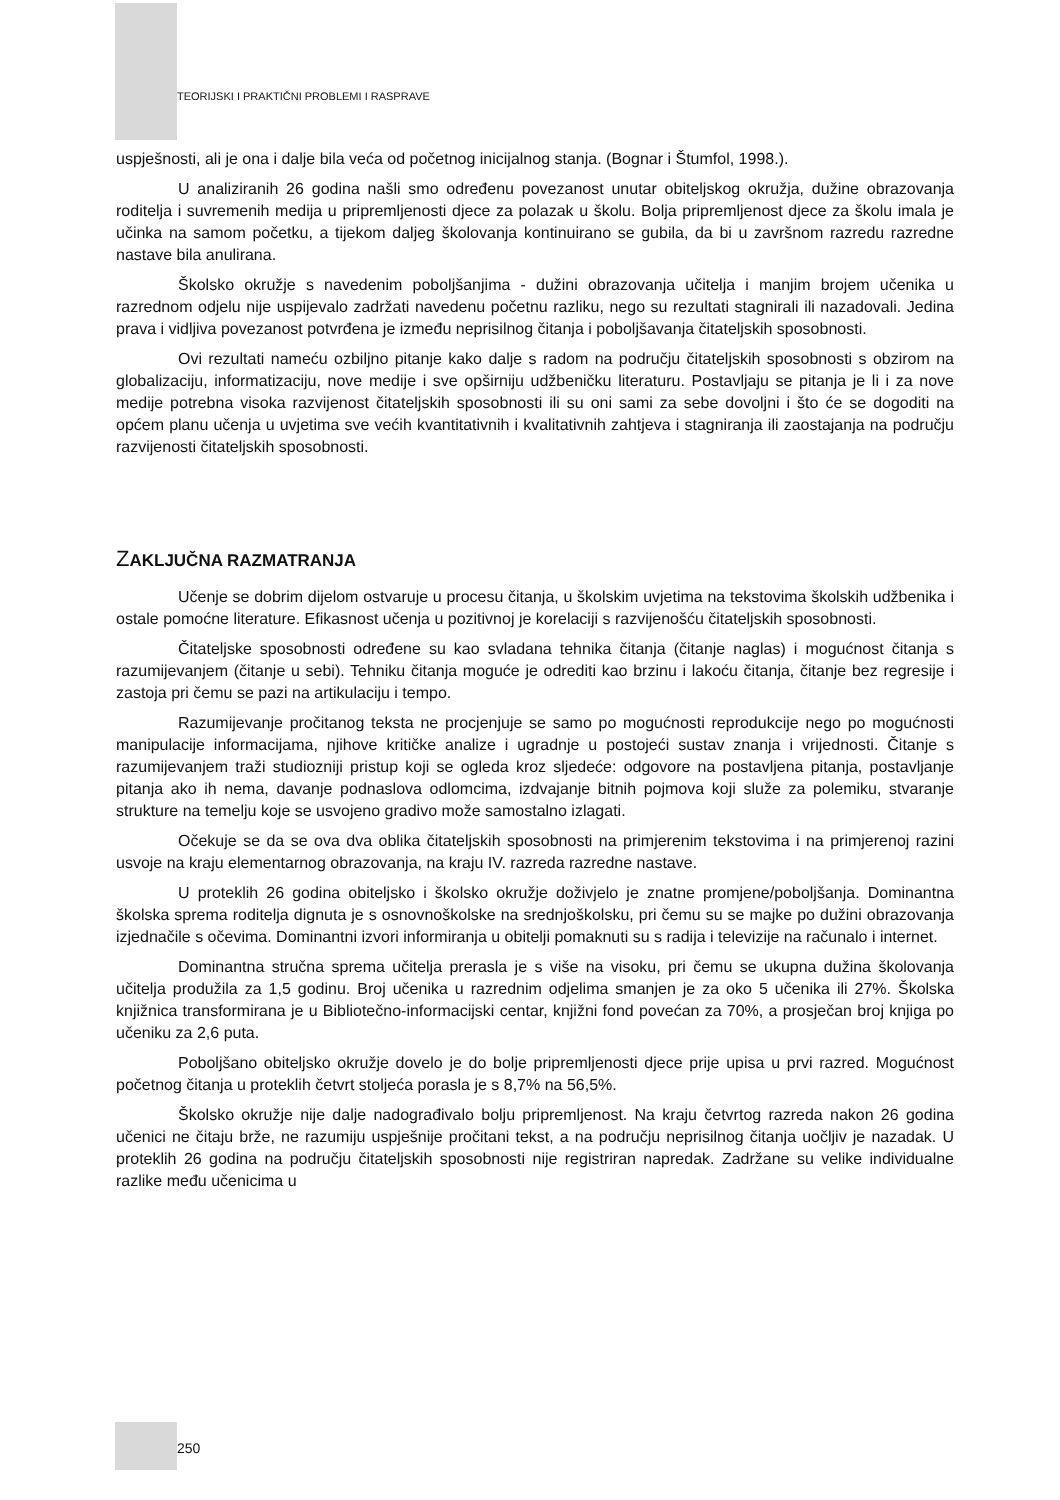TEORIJSKI I PRAKTIČNI PROBLEMI I RASPRAVE
uspješnosti, ali je ona i dalje bila veća od početnog inicijalnog stanja. (Bognar i Štumfol, 1998.).
U analiziranih 26 godina našli smo određenu povezanost unutar obiteljskog okružja, dužine obrazovanja roditelja i suvremenih medija u pripremljenosti djece za polazak u školu. Bolja pripremljenost djece za školu imala je učinka na samom početku, a tijekom daljeg školovanja kontinuirano se gubila, da bi u završnom razredu razredne nastave bila anulirana.
Školsko okružje s navedenim poboljšanjima - dužini obrazovanja učitelja i manjim brojem učenika u razrednom odjelu nije uspijevalo zadržati navedenu početnu razliku, nego su rezultati stagnirali ili nazadovali. Jedina prava i vidljiva povezanost potvrđena je između neprisilnog čitanja i poboljšavanja čitateljskih sposobnosti.
Ovi rezultati nameću ozbiljno pitanje kako dalje s radom na području čitateljskih sposobnosti s obzirom na globalizaciju, informatizaciju, nove medije i sve opširniju udžbeničku literaturu. Postavljaju se pitanja je li i za nove medije potrebna visoka razvijenost čitateljskih sposobnosti ili su oni sami za sebe dovoljni i što će se dogoditi na općem planu učenja u uvjetima sve većih kvantitativnih i kvalitativnih zahtjeva i stagniranja ili zaostajanja na području razvijenosti čitateljskih sposobnosti.
ZAKLJUČNA RAZMATRANJA
Učenje se dobrim dijelom ostvaruje u procesu čitanja, u školskim uvjetima na tekstovima školskih udžbenika i ostale pomoćne literature. Efikasnost učenja u pozitivnoj je korelaciji s razvijenošću čitateljskih sposobnosti.
Čitateljske sposobnosti određene su kao svladana tehnika čitanja (čitanje naglas) i mogućnost čitanja s razumijevanjem (čitanje u sebi). Tehniku čitanja moguće je odrediti kao brzinu i lakoću čitanja, čitanje bez regresije i zastoja pri čemu se pazi na artikulaciju i tempo.
Razumijevanje pročitanog teksta ne procjenjuje se samo po mogućnosti reprodukcije nego po mogućnosti manipulacije informacijama, njihove kritičke analize i ugradnje u postojeći sustav znanja i vrijednosti. Čitanje s razumijevanjem traži studiozniji pristup koji se ogleda kroz sljedeće: odgovore na postavljena pitanja, postavljanje pitanja ako ih nema, davanje podnaslova odlomcima, izdvajanje bitnih pojmova koji služe za polemiku, stvaranje strukture na temelju koje se usvojeno gradivo može samostalno izlagati.
Očekuje se da se ova dva oblika čitateljskih sposobnosti na primjerenim tekstovima i na primjerenoj razini usvoje na kraju elementarnog obrazovanja, na kraju IV. razreda razredne nastave.
U proteklih 26 godina obiteljsko i školsko okružje doživjelo je znatne promjene/poboljšanja. Dominantna školska sprema roditelja dignuta je s osnovnoškolske na srednjoškolsku, pri čemu su se majke po dužini obrazovanja izjednačile s očevima. Dominantni izvori informiranja u obitelji pomaknuti su s radija i televizije na računalo i internet.
Dominantna stručna sprema učitelja prerasla je s više na visoku, pri čemu se ukupna dužina školovanja učitelja produžila za 1,5 godinu. Broj učenika u razrednim odjelima smanjen je za oko 5 učenika ili 27%. Školska knjižnica transformirana je u Bibliotečno-informacijski centar, knjižni fond povećan za 70%, a prosječan broj knjiga po učeniku za 2,6 puta.
Poboljšano obiteljsko okružje dovelo je do bolje pripremljenosti djece prije upisa u prvi razred. Mogućnost početnog čitanja u proteklih četvrt stoljeća porasla je s 8,7% na 56,5%.
Školsko okružje nije dalje nadograđivalo bolju pripremljenost. Na kraju četvrtog razreda nakon 26 godina učenici ne čitaju brže, ne razumiju uspješnije pročitani tekst, a na području neprisilnog čitanja uočljiv je nazadak. U proteklih 26 godina na području čitateljskih sposobnosti nije registriran napredak. Zadržane su velike individualne razlike među učenicima u
250